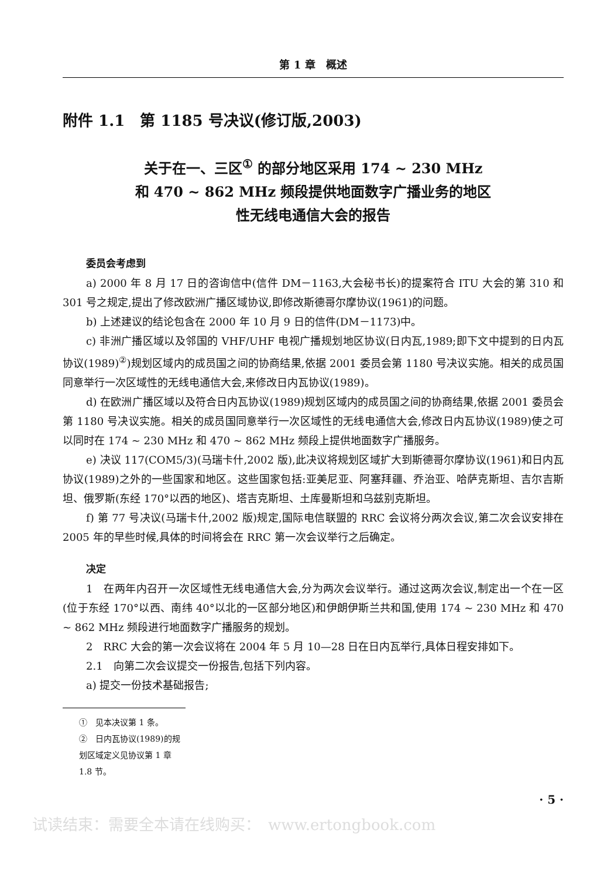第 1 章　概述
附件 1.1　第 1185 号决议(修订版,2003)
关于在一、三区<sup>①</sup> 的部分地区采用 174 ~ 230 MHz
和 470 ~ 862 MHz 频段提供地面数字广播业务的地区
性无线电通信大会的报告
委员会考虑到
a) 2000 年 8 月 17 日的咨询信中(信件 DM－1163,大会秘书长)的提案符合 ITU 大会的第 310 和 301 号之规定,提出了修改欧洲广播区域协议,即修改斯德哥尔摩协议(1961)的问题。
b) 上述建议的结论包含在 2000 年 10 月 9 日的信件(DM－1173)中。
c) 非洲广播区域以及邻国的 VHF/UHF 电视广播规划地区协议(日内瓦,1989;即下文中提到的日内瓦协议(1989)<sup>②</sup>)规划区域内的成员国之间的协商结果,依据 2001 委员会第 1180 号决议实施。相关的成员国同意举行一次区域性的无线电通信大会,来修改日内瓦协议(1989)。
d) 在欧洲广播区域以及符合日内瓦协议(1989)规划区域内的成员国之间的协商结果,依据 2001 委员会第 1180 号决议实施。相关的成员国同意举行一次区域性的无线电通信大会,修改日内瓦协议(1989)使之可以同时在 174 ~ 230 MHz 和 470 ~ 862 MHz 频段上提供地面数字广播服务。
e) 决议 117(COM5/3)(马瑞卡什,2002 版),此决议将规划区域扩大到斯德哥尔摩协议(1961)和日内瓦协议(1989)之外的一些国家和地区。这些国家包括:亚美尼亚、阿塞拜疆、乔治亚、哈萨克斯坦、吉尔吉斯坦、俄罗斯(东经 170°以西的地区)、塔吉克斯坦、土库曼斯坦和乌兹别克斯坦。
f) 第 77 号决议(马瑞卡什,2002 版)规定,国际电信联盟的 RRC 会议将分两次会议,第二次会议安排在 2005 年的早些时候,具体的时间将会在 RRC 第一次会议举行之后确定。
决定
1　在两年内召开一次区域性无线电通信大会,分为两次会议举行。通过这两次会议,制定出一个在一区(位于东经 170°以西、南纬 40°以北的一区部分地区)和伊朗伊斯兰共和国,使用 174 ~ 230 MHz 和 470 ~ 862 MHz 频段进行地面数字广播服务的规划。
2　RRC 大会的第一次会议将在 2004 年 5 月 10—28 日在日内瓦举行,具体日程安排如下。
2.1　向第二次会议提交一份报告,包括下列内容。
a) 提交一份技术基础报告;
①　见本决议第 1 条。
②　日内瓦协议(1989)的规划区域定义见协议第 1 章 1.8 节。
· 5 ·
试读结束：需要全本请在线购买：　www.ertongbook.com